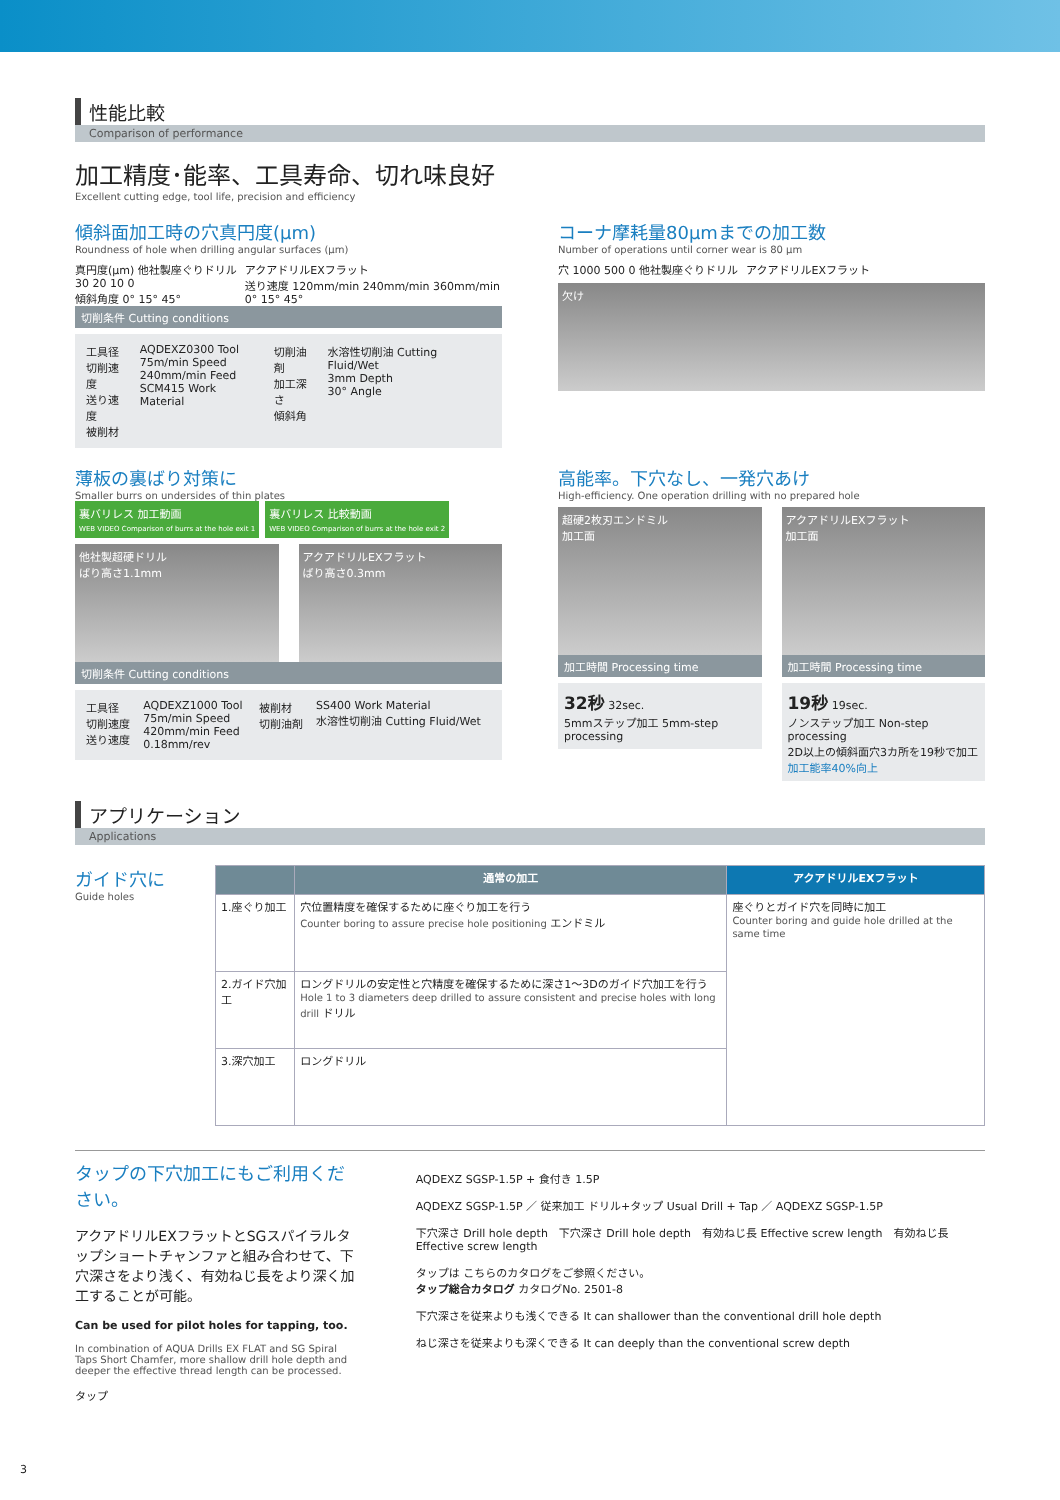性能比較
Comparison of performance
加工精度･能率、工具寿命、切れ味良好
Excellent cutting edge, tool life, precision and efficiency
傾斜面加工時の穴真円度(μm)
Roundness of hole when drilling angular surfaces (μm)
真円度(μm) 他社製座ぐりドリル
30 20 10 0
傾斜角度 0° 15° 45°
アクアドリルEXフラット
送り速度 120mm/min 240mm/min 360mm/min
0° 15° 45°
切削条件 Cutting conditions
| 工具径 切削速度 送り速度 被削材 | AQDEXZ0300 Tool 75m/min Speed 240mm/min Feed SCM415 Work Material | 切削油剤 加工深さ 傾斜角 | 水溶性切削油 Cutting Fluid/Wet 3mm Depth 30° Angle |
コーナ摩耗量80μmまでの加工数
Number of operations until corner wear is 80 μm
穴 1000 500 0 他社製座ぐりドリル アクアドリルEXフラット
欠け
薄板の裏ばり対策に
Smaller burrs on undersides of thin plates
裏バリレス 加工動画
WEB VIDEO Comparison of burrs at the hole exit 1
裏バリレス 比較動画
WEB VIDEO Comparison of burrs at the hole exit 2
他社製超硬ドリル
ばり高さ1.1mm
アクアドリルEXフラット
ばり高さ0.3mm
切削条件 Cutting conditions
| 工具径 切削速度 送り速度 | AQDEXZ1000 Tool 75m/min Speed 420mm/min Feed 0.18mm/rev | 被削材 切削油剤 | SS400 Work Material 水溶性切削油 Cutting Fluid/Wet |
高能率。下穴なし、一発穴あけ
High-efficiency. One operation drilling with no prepared hole
超硬2枚刃エンドミル
加工面
加工時間 Processing time
32秒 32sec.
5mmステップ加工 5mm-step processing
アクアドリルEXフラット
加工面
加工時間 Processing time
19秒 19sec.
ノンステップ加工 Non-step processing
2D以上の傾斜面穴3カ所を19秒で加工
加工能率40%向上
アプリケーション
Applications
ガイド穴に
Guide holes
| | 通常の加工 | アクアドリルEXフラット |
| --- | --- | --- |
| 1.座ぐり加工 | 穴位置精度を確保するために座ぐり加工を行う Counter boring to assure precise hole positioning エンドミル | 座ぐりとガイド穴を同時に加工 Counter boring and guide hole drilled at the same time |
| 2.ガイド穴加工 | ロングドリルの安定性と穴精度を確保するために深さ1～3Dのガイド穴加工を行う Hole 1 to 3 diameters deep drilled to assure consistent and precise holes with long drill ドリル | |
| 3.深穴加工 | ロングドリル | |
タップの下穴加工にもご利用ください。
アクアドリルEXフラットとSGスパイラルタップショートチャンファと組み合わせて、下穴深さをより浅く、有効ねじ長をより深く加工することが可能。
Can be used for pilot holes for tapping, too.
In combination of AQUA Drills EX FLAT and SG Spiral Taps Short Chamfer, more shallow drill hole depth and deeper the effective thread length can be processed.
タップ
AQDEXZ SGSP-1.5P + 食付き 1.5P
AQDEXZ SGSP-1.5P ／ 従来加工 ドリル+タップ Usual Drill + Tap ／ AQDEXZ SGSP-1.5P
下穴深さ Drill hole depth　下穴深さ Drill hole depth　有効ねじ長 Effective screw length　有効ねじ長 Effective screw length
タップは こちらのカタログをご参照ください。
タップ総合カタログ カタログNo. 2501-8
下穴深さを従来よりも浅くできる It can shallower than the conventional drill hole depth
ねじ深さを従来よりも深くできる It can deeply than the conventional screw depth
3